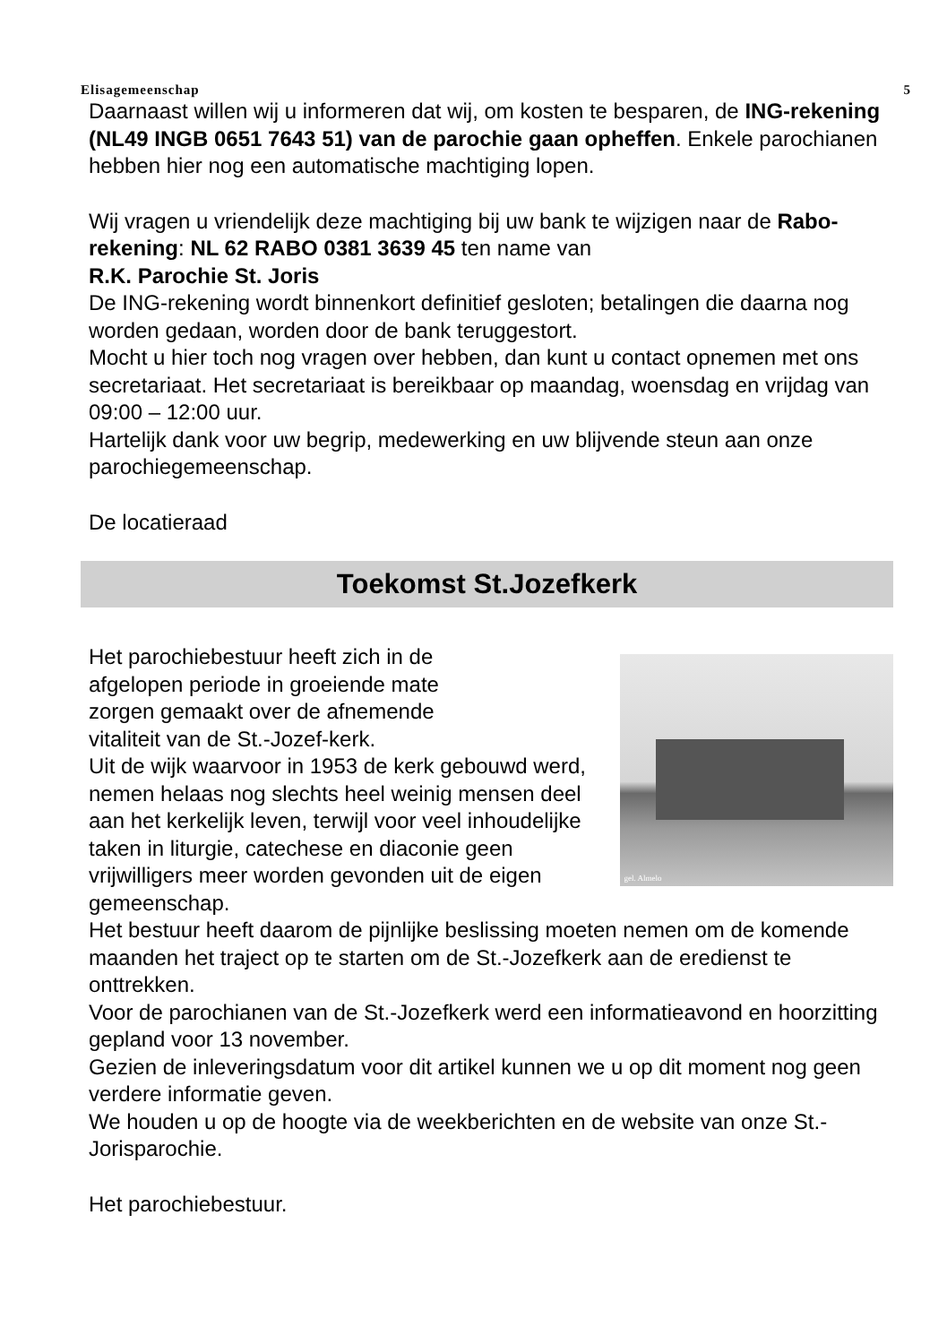Elisagemeenschap 5
Daarnaast willen wij u informeren dat wij, om kosten te besparen, de ING-rekening (NL49 INGB 0651 7643 51) van de parochie gaan opheffen. Enkele parochianen hebben hier nog een automatische machtiging lopen.
Wij vragen u vriendelijk deze machtiging bij uw bank te wijzigen naar de Rabo-rekening: NL 62 RABO 0381 3639 45 ten name van
R.K. Parochie St. Joris
De ING-rekening wordt binnenkort definitief gesloten; betalingen die daarna nog worden gedaan, worden door de bank teruggestort.
Mocht u hier toch nog vragen over hebben, dan kunt u contact opnemen met ons secretariaat. Het secretariaat is bereikbaar op maandag, woensdag en vrijdag van 09:00 – 12:00 uur.
Hartelijk dank voor uw begrip, medewerking en uw blijvende steun aan onze parochiegemeenschap.
De locatieraad
Toekomst St.Jozefkerk
Het parochiebestuur heeft zich in de
afgelopen periode in groeiende mate
zorgen gemaakt over de afnemende
vitaliteit van de St.-Jozef-kerk.
Uit de wijk waarvoor in 1953 de kerk gebouwd werd, nemen helaas nog slechts heel weinig mensen deel aan het kerkelijk leven, terwijl voor veel inhoudelijke taken in liturgie, catechese en diaconie geen vrijwilligers meer worden gevonden uit de eigen gemeenschap.
gel. Almelo
Het bestuur heeft daarom de pijnlijke beslissing moeten nemen om de komende maanden het traject op te starten om de St.-Jozefkerk aan de eredienst te onttrekken.
Voor de parochianen van de St.-Jozefkerk werd een informatieavond en hoorzitting gepland voor 13 november.
Gezien de inleveringsdatum voor dit artikel kunnen we u op dit moment nog geen verdere informatie geven.
We houden u op de hoogte via de weekberichten en de website van onze St.-Jorisparochie.
Het parochiebestuur.